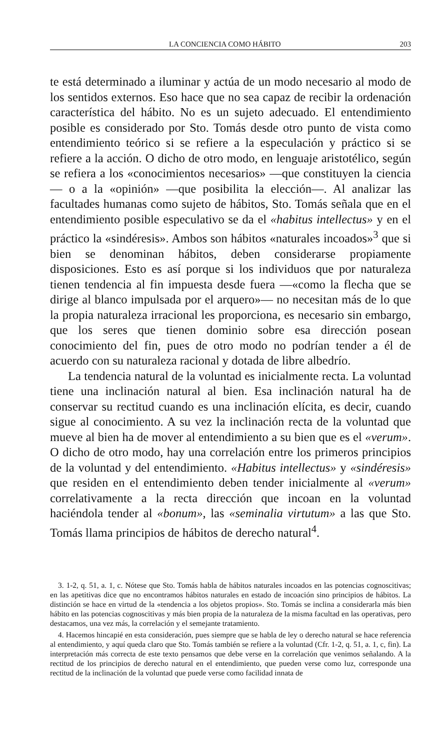LA CONCIENCIA COMO HÁBITO 203
te está determinado a iluminar y actúa de un modo necesario al modo de los sentidos externos. Eso hace que no sea capaz de recibir la ordenación característica del hábito. No es un sujeto adecuado. El entendimiento posible es considerado por Sto. Tomás desde otro punto de vista como entendimiento teórico si se refiere a la especulación y práctico si se refiere a la acción. O dicho de otro modo, en lenguaje aristotélico, según se refiera a los «conocimientos necesarios» —que constituyen la ciencia— o a la «opinión» —que posibilita la elección—. Al analizar las facultades humanas como sujeto de hábitos, Sto. Tomás señala que en el entendimiento posible especulativo se da el «habitus intellectus» y en el práctico la «sindéresis». Ambos son hábitos «naturales incoados»<sup>3</sup> que si bien se denominan hábitos, deben considerarse propiamente disposiciones. Esto es así porque si los individuos que por naturaleza tienen tendencia al fin impuesta desde fuera —«como la flecha que se dirige al blanco impulsada por el arquero»— no necesitan más de lo que la propia naturaleza irracional les proporciona, es necesario sin embargo, que los seres que tienen dominio sobre esa dirección posean conocimiento del fin, pues de otro modo no podrían tender a él de acuerdo con su naturaleza racional y dotada de libre albedrío.
La tendencia natural de la voluntad es inicialmente recta. La voluntad tiene una inclinación natural al bien. Esa inclinación natural ha de conservar su rectitud cuando es una inclinación elícita, es decir, cuando sigue al conocimiento. A su vez la inclinación recta de la voluntad que mueve al bien ha de mover al entendimiento a su bien que es el «verum». O dicho de otro modo, hay una correlación entre los primeros principios de la voluntad y del entendimiento. «Habitus intellectus» y «sindéresis» que residen en el entendimiento deben tender inicialmente al «verum» correlativamente a la recta dirección que incoan en la voluntad haciéndola tender al «bonum», las «seminalia virtutum» a las que Sto. Tomás llama principios de hábitos de derecho natural<sup>4</sup>.
3. 1-2, q. 51, a. 1, c. Nótese que Sto. Tomás habla de hábitos naturales incoados en las potencias cognoscitivas; en las apetitivas dice que no encontramos hábitos naturales en estado de incoación sino principios de hábitos. La distinción se hace en virtud de la «tendencia a los objetos propios». Sto. Tomás se inclina a considerarla más bien hábito en las potencias cognoscitivas y más bien propia de la naturaleza de la misma facultad en las operativas, pero destacamos, una vez más, la correlación y el semejante tratamiento.
4. Hacemos hincapié en esta consideración, pues siempre que se habla de ley o derecho natural se hace referencia al entendimiento, y aquí queda claro que Sto. Tomás también se refiere a la voluntad (Cfr. 1-2, q. 51, a. 1, c, fin). La interpretación más correcta de este texto pensamos que debe verse en la correlación que venimos señalando. A la rectitud de los principios de derecho natural en el entendimiento, que pueden verse como luz, corresponde una rectitud de la inclinación de la voluntad que puede verse como facilidad innata de